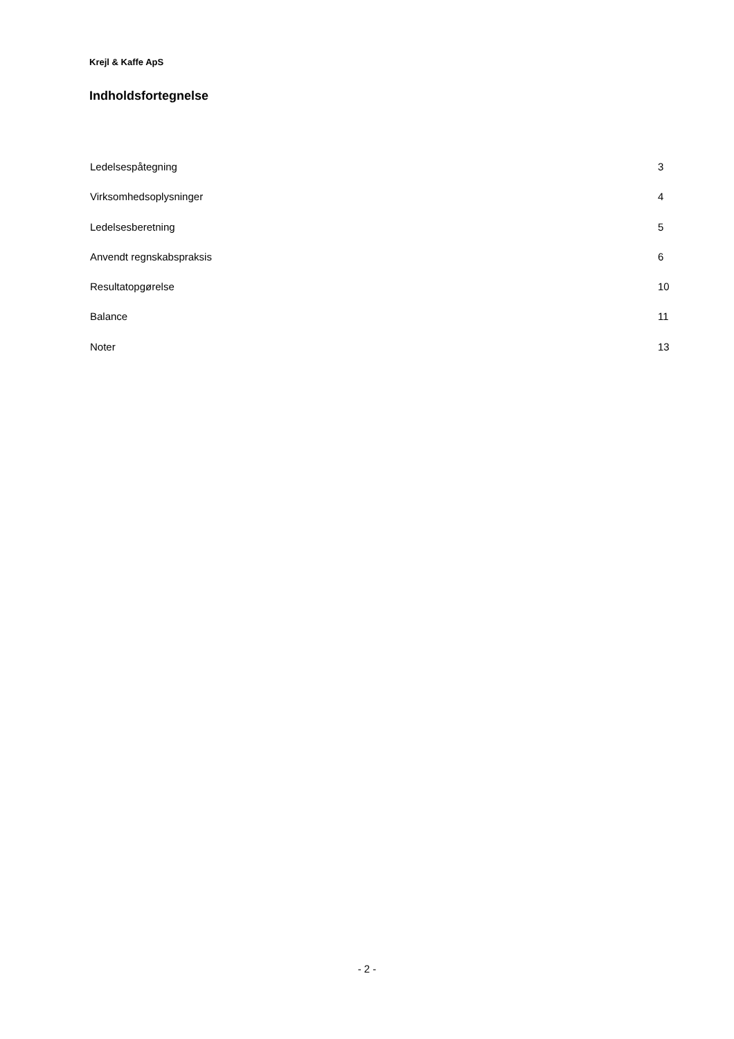Krejl & Kaffe ApS
Indholdsfortegnelse
Ledelsespåtegning 3
Virksomhedsoplysninger 4
Ledelsesberetning 5
Anvendt regnskabspraksis 6
Resultatopgørelse 10
Balance 11
Noter 13
- 2 -